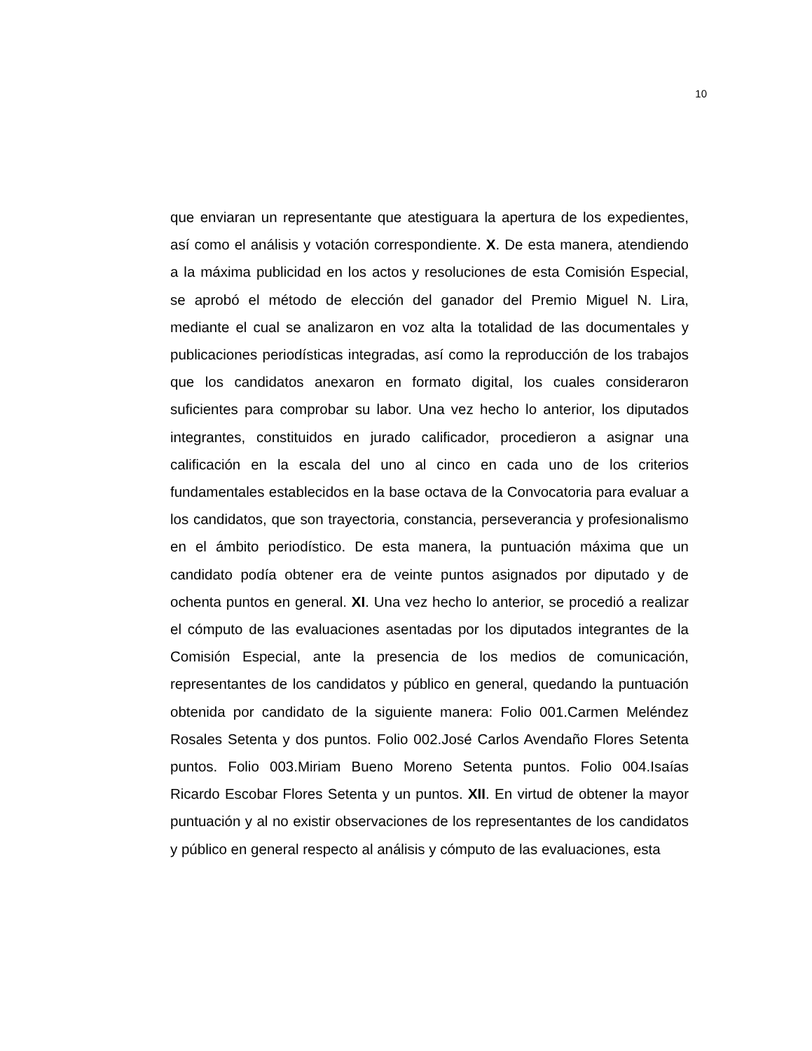10
que enviaran un representante que atestiguara la apertura de los expedientes, así como el análisis y votación correspondiente. X. De esta manera, atendiendo a la máxima publicidad en los actos y resoluciones de esta Comisión Especial, se aprobó el método de elección del ganador del Premio Miguel N. Lira, mediante el cual se analizaron en voz alta la totalidad de las documentales y publicaciones periodísticas integradas, así como la reproducción de los trabajos que los candidatos anexaron en formato digital, los cuales consideraron suficientes para comprobar su labor. Una vez hecho lo anterior, los diputados integrantes, constituidos en jurado calificador, procedieron a asignar una calificación en la escala del uno al cinco en cada uno de los criterios fundamentales establecidos en la base octava de la Convocatoria para evaluar a los candidatos, que son trayectoria, constancia, perseverancia y profesionalismo en el ámbito periodístico. De esta manera, la puntuación máxima que un candidato podía obtener era de veinte puntos asignados por diputado y de ochenta puntos en general. XI. Una vez hecho lo anterior, se procedió a realizar el cómputo de las evaluaciones asentadas por los diputados integrantes de la Comisión Especial, ante la presencia de los medios de comunicación, representantes de los candidatos y público en general, quedando la puntuación obtenida por candidato de la siguiente manera: Folio 001.Carmen Meléndez Rosales Setenta y dos puntos. Folio 002.José Carlos Avendaño Flores Setenta puntos. Folio 003.Miriam Bueno Moreno Setenta puntos. Folio 004.Isaías Ricardo Escobar Flores Setenta y un puntos. XII. En virtud de obtener la mayor puntuación y al no existir observaciones de los representantes de los candidatos y público en general respecto al análisis y cómputo de las evaluaciones, esta